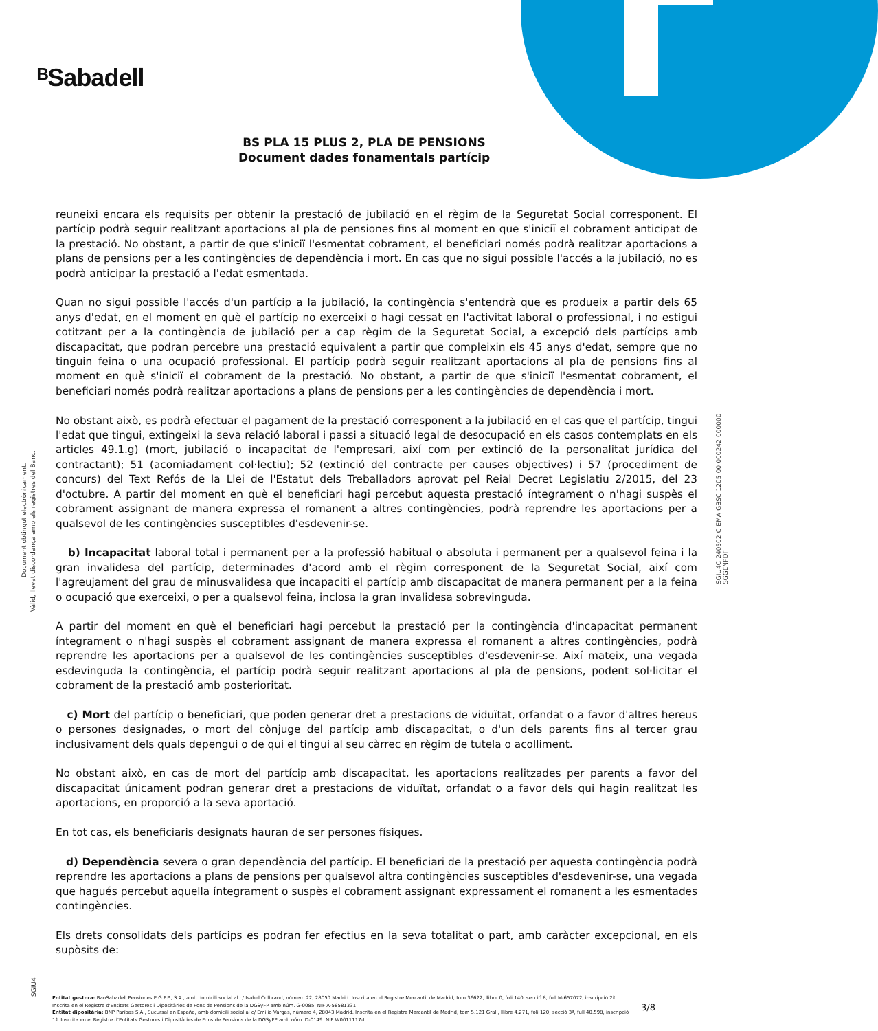ᴮSabadell
BS PLA 15 PLUS 2, PLA DE PENSIONS
Document dades fonamentals partícip
Document obtingut electrònicament.
Vàlid, llevat discordança amb els registres del Banc.
SGIU4C-240502-C-EMA-GBSC-1205-00-000242-000000-SGGENPDF
SGIU4
reuneixi encara els requisits per obtenir la prestació de jubilació en el règim de la Seguretat Social corresponent. El partícip podrà seguir realitzant aportacions al pla de pensiones fins al moment en que s'iniciï el cobrament anticipat de la prestació. No obstant, a partir de que s'iniciï l'esmentat cobrament, el beneficiari només podrà realitzar aportacions a plans de pensions per a les contingències de dependència i mort. En cas que no sigui possible l'accés a la jubilació, no es podrà anticipar la prestació a l'edat esmentada.
Quan no sigui possible l'accés d'un partícip a la jubilació, la contingència s'entendrà que es produeix a partir dels 65 anys d'edat, en el moment en què el partícip no exerceixi o hagi cessat en l'activitat laboral o professional, i no estigui cotitzant per a la contingència de jubilació per a cap règim de la Seguretat Social, a excepció dels partícips amb discapacitat, que podran percebre una prestació equivalent a partir que compleixin els 45 anys d'edat, sempre que no tinguin feina o una ocupació professional. El partícip podrà seguir realitzant aportacions al pla de pensions fins al moment en què s'iniciï el cobrament de la prestació. No obstant, a partir de que s'iniciï l'esmentat cobrament, el beneficiari només podrà realitzar aportacions a plans de pensions per a les contingències de dependència i mort.
No obstant això, es podrà efectuar el pagament de la prestació corresponent a la jubilació en el cas que el partícip, tingui l'edat que tingui, extingeixi la seva relació laboral i passi a situació legal de desocupació en els casos contemplats en els articles 49.1.g) (mort, jubilació o incapacitat de l'empresari, així com per extinció de la personalitat jurídica del contractant); 51 (acomiadament col·lectiu); 52 (extinció del contracte per causes objectives) i 57 (procediment de concurs) del Text Refós de la Llei de l'Estatut dels Treballadors aprovat pel Reial Decret Legislatiu 2/2015, del 23 d'octubre. A partir del moment en què el beneficiari hagi percebut aquesta prestació íntegrament o n'hagi suspès el cobrament assignant de manera expressa el romanent a altres contingències, podrà reprendre les aportacions per a qualsevol de les contingències susceptibles d'esdevenir-se.
b) Incapacitat laboral total i permanent per a la professió habitual o absoluta i permanent per a qualsevol feina i la gran invalidesa del partícip, determinades d'acord amb el règim corresponent de la Seguretat Social, així com l'agreujament del grau de minusvalidesa que incapaciti el partícip amb discapacitat de manera permanent per a la feina o ocupació que exerceixi, o per a qualsevol feina, inclosa la gran invalidesa sobrevinguda.
A partir del moment en què el beneficiari hagi percebut la prestació per la contingència d'incapacitat permanent íntegrament o n'hagi suspès el cobrament assignant de manera expressa el romanent a altres contingències, podrà reprendre les aportacions per a qualsevol de les contingències susceptibles d'esdevenir-se. Així mateix, una vegada esdevinguda la contingència, el partícip podrà seguir realitzant aportacions al pla de pensions, podent sol·licitar el cobrament de la prestació amb posterioritat.
c) Mort del partícip o beneficiari, que poden generar dret a prestacions de viduïtat, orfandat o a favor d'altres hereus o persones designades, o mort del cònjuge del partícip amb discapacitat, o d'un dels parents fins al tercer grau inclusivament dels quals depengui o de qui el tingui al seu càrrec en règim de tutela o acolliment.
No obstant això, en cas de mort del partícip amb discapacitat, les aportacions realitzades per parents a favor del discapacitat únicament podran generar dret a prestacions de viduïtat, orfandat o a favor dels qui hagin realitzat les aportacions, en proporció a la seva aportació.
En tot cas, els beneficiaris designats hauran de ser persones físiques.
d) Dependència severa o gran dependència del partícip. El beneficiari de la prestació per aquesta contingència podrà reprendre les aportacions a plans de pensions per qualsevol altra contingències susceptibles d'esdevenir-se, una vegada que hagués percebut aquella íntegrament o suspès el cobrament assignant expressament el romanent a les esmentades contingències.
Els drets consolidats dels partícips es podran fer efectius en la seva totalitat o part, amb caràcter excepcional, en els supòsits de:
Entitat gestora: BanSabadell Pensiones E.G.F.P., S.A., amb domicili social al c/ Isabel Colbrand, número 22, 28050 Madrid. Inscrita en el Registre Mercantil de Madrid, tom 36622, llibre 0, foli 140, secció 8, full M-657072, inscripció 2ª. Inscrita en el Registre d'Entitats Gestores i Dipositàries de Fons de Pensions de la DGSyFP amb núm. G-0085. NIF A-58581331.
Entitat dipositària: BNP Paribas S.A., Sucursal en España, amb domicili social al c/ Emilio Vargas, número 4, 28043 Madrid. Inscrita en el Registre Mercantil de Madrid, tom 5.121 Gral., llibre 4.271, foli 120, secció 3ª, full 40.598, inscripció 1ª. Inscrita en el Registre d'Entitats Gestores i Dipositàries de Fons de Pensions de la DGSyFP amb núm. D-0149. NIF W0011117-I.
3/8